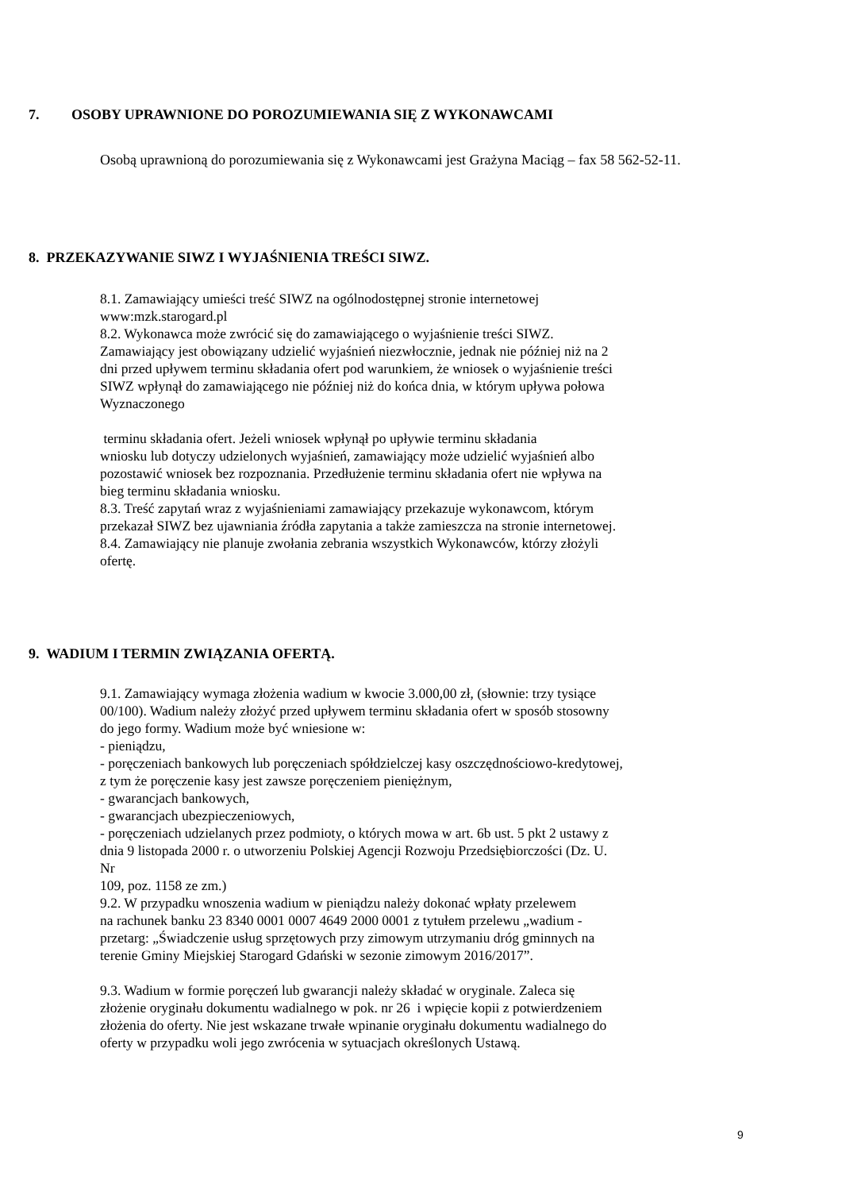7. OSOBY UPRAWNIONE DO POROZUMIEWANIA SIĘ Z WYKONAWCAMI
Osobą uprawnioną do porozumiewania się z Wykonawcami jest Grażyna Maciąg – fax 58 562-52-11.
8. PRZEKAZYWANIE SIWZ I WYJAŚNIENIA TREŚCI SIWZ.
8.1. Zamawiający umieści treść SIWZ na ogólnodostępnej stronie internetowej
www:mzk.starogard.pl
8.2. Wykonawca może zwrócić się do zamawiającego o wyjaśnienie treści SIWZ.
Zamawiający jest obowiązany udzielić wyjaśnień niezwłocznie, jednak nie później niż na 2
dni przed upływem terminu składania ofert pod warunkiem, że wniosek o wyjaśnienie treści
SIWZ wpłynął do zamawiającego nie później niż do końca dnia, w którym upływa połowa
Wyznaczonego
terminu składania ofert. Jeżeli wniosek wpłynął po upływie terminu składania
wniosku lub dotyczy udzielonych wyjaśnień, zamawiający może udzielić wyjaśnień albo
pozostawić wniosek bez rozpoznania. Przedłużenie terminu składania ofert nie wpływa na
bieg terminu składania wniosku.
8.3. Treść zapytań wraz z wyjaśnieniami zamawiający przekazuje wykonawcom, którym
przekazał SIWZ bez ujawniania źródła zapytania a także zamieszcza na stronie internetowej.
8.4. Zamawiający nie planuje zwołania zebrania wszystkich Wykonawców, którzy złożyli
ofertę.
9. WADIUM I TERMIN ZWIĄZANIA OFERTĄ.
9.1. Zamawiający wymaga złożenia wadium w kwocie 3.000,00 zł, (słownie: trzy tysiące
00/100). Wadium należy złożyć przed upływem terminu składania ofert w sposób stosowny
do jego formy. Wadium może być wniesione w:
- pieniądzu,
- poręczeniach bankowych lub poręczeniach spółdzielczej kasy oszczędnościowo-kredytowej,
z tym że poręczenie kasy jest zawsze poręczeniem pieniężnym,
- gwarancjach bankowych,
- gwarancjach ubezpieczeniowych,
- poręczeniach udzielanych przez podmioty, o których mowa w art. 6b ust. 5 pkt 2 ustawy z
dnia 9 listopada 2000 r. o utworzeniu Polskiej Agencji Rozwoju Przedsiębiorczości (Dz. U.
Nr
109, poz. 1158 ze zm.)
9.2. W przypadku wnoszenia wadium w pieniądzu należy dokonać wpłaty przelewem
na rachunek banku 23 8340 0001 0007 4649 2000 0001 z tytułem przelewu „wadium -
przetarg: „Świadczenie usług sprzętowych przy zimowym utrzymaniu dróg gminnych na
terenie Gminy Miejskiej Starogard Gdański w sezonie zimowym 2016/2017”.
9.3. Wadium w formie poręczeń lub gwarancji należy składać w oryginale. Zaleca się
złożenie oryginału dokumentu wadialnego w pok. nr 26 i wpięcie kopii z potwierdzeniem
złożenia do oferty. Nie jest wskazane trwałe wpinanie oryginału dokumentu wadialnego do
oferty w przypadku woli jego zwrócenia w sytuacjach określonych Ustawą.
9